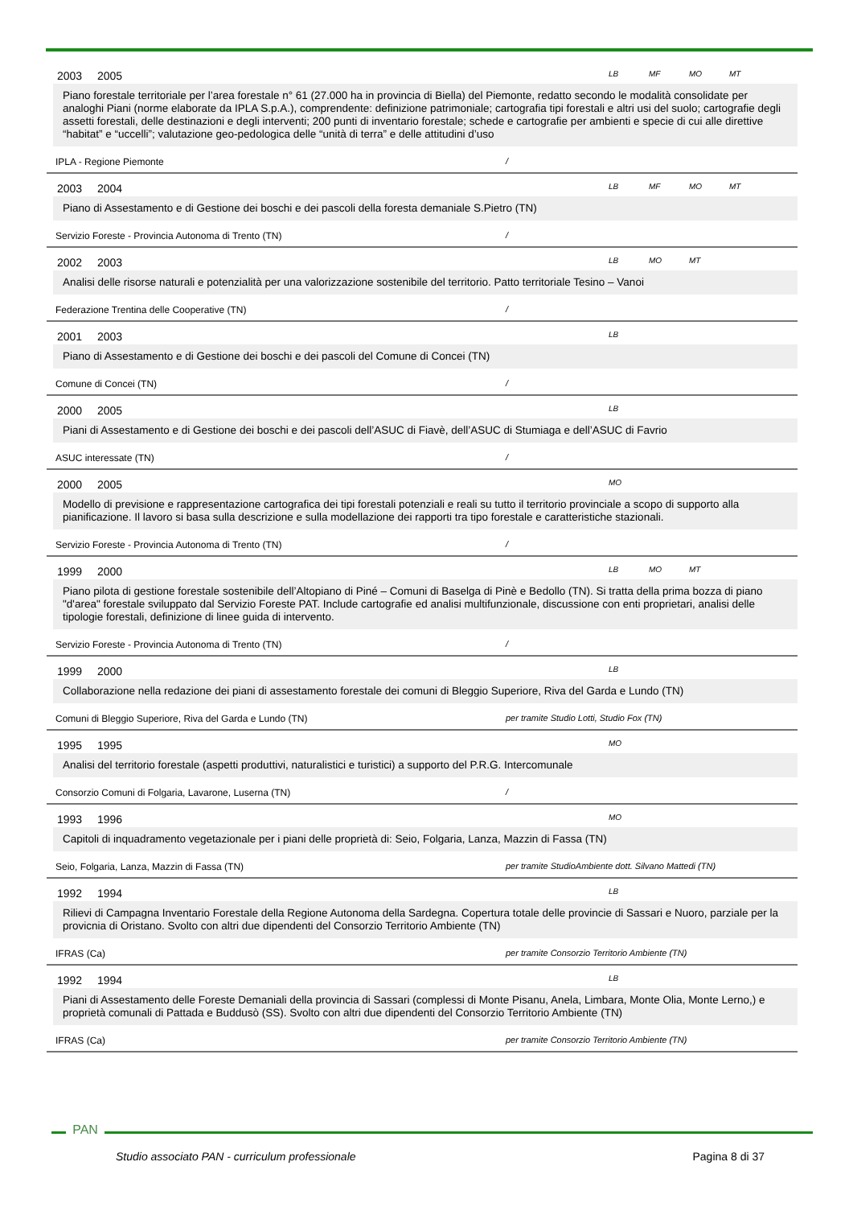2003 2005
LB MF MO MT
Piano forestale territoriale per l’area forestale n° 61 (27.000 ha in provincia di Biella) del Piemonte, redatto secondo le modalità consolidate per analoghi Piani (norme elaborate da IPLA S.p.A.), comprendente: definizione patrimoniale; cartografia tipi forestali e altri usi del suolo; cartografie degli assetti forestali, delle destinazioni e degli interventi; 200 punti di inventario forestale; schede e cartografie per ambienti e specie di cui alle direttive “habitat” e “uccelli”; valutazione geo-pedologica delle “unità di terra” e delle attitudini d’uso
IPLA - Regione Piemonte /
2003 2004
LB MF MO MT
Piano di Assestamento e di Gestione dei boschi e dei pascoli della foresta demaniale S.Pietro (TN)
Servizio Foreste - Provincia Autonoma di Trento (TN) /
2002 2003
LB MO MT
Analisi delle risorse naturali e potenzialità per una valorizzazione sostenibile del territorio. Patto territoriale Tesino – Vanoi
Federazione Trentina delle Cooperative (TN) /
2001 2003
LB
Piano di Assestamento e di Gestione dei boschi e dei pascoli del Comune di Concei (TN)
Comune di Concei (TN) /
2000 2005
LB
Piani di Assestamento e di Gestione dei boschi e dei pascoli dell’ASUC di Fiavè, dell’ASUC di Stumiaga e dell’ASUC di Favrio
ASUC interessate (TN) /
2000 2005
MO
Modello di previsione e rappresentazione cartografica dei tipi forestali potenziali e reali su tutto il territorio provinciale a scopo di supporto alla pianificazione. Il lavoro si basa sulla descrizione e sulla modellazione dei rapporti tra tipo forestale e caratteristiche stazionali.
Servizio Foreste - Provincia Autonoma di Trento (TN) /
1999 2000
LB MO MT
Piano pilota di gestione forestale sostenibile dell’Altopiano di Piné – Comuni di Baselga di Pinè e Bedollo (TN). Si tratta della prima bozza di piano "d'area" forestale sviluppato dal Servizio Foreste PAT. Include cartografie ed analisi multifunzionale, discussione con enti proprietari, analisi delle tipologie forestali, definizione di linee guida di intervento.
Servizio Foreste - Provincia Autonoma di Trento (TN) /
1999 2000
LB
Collaborazione nella redazione dei piani di assestamento forestale dei comuni di Bleggio Superiore, Riva del Garda e Lundo (TN)
Comuni di Bleggio Superiore, Riva del Garda e Lundo (TN) per tramite Studio Lotti, Studio Fox (TN)
1995 1995
MO
Analisi del territorio forestale (aspetti produttivi, naturalistici e turistici) a supporto del P.R.G. Intercomunale
Consorzio Comuni di Folgaria, Lavarone, Luserna (TN) /
1993 1996
MO
Capitoli di inquadramento vegetazionale per i piani delle proprietà di: Seio, Folgaria, Lanza, Mazzin di Fassa (TN)
Seio, Folgaria, Lanza, Mazzin di Fassa (TN) per tramite StudioAmbiente dott. Silvano Mattedi (TN)
1992 1994
LB
Rilievi di Campagna Inventario Forestale della Regione Autonoma della Sardegna. Copertura totale delle provincie di Sassari e Nuoro, parziale per la provicnia di Oristano. Svolto con altri due dipendenti del Consorzio Territorio Ambiente (TN)
IFRAS (Ca) per tramite Consorzio Territorio Ambiente (TN)
1992 1994
LB
Piani di Assestamento delle Foreste Demaniali della provincia di Sassari (complessi di Monte Pisanu, Anela, Limbara, Monte Olia, Monte Lerno,) e proprietà comunali di Pattada e Buddusò (SS). Svolto con altri due dipendenti del Consorzio Territorio Ambiente (TN)
IFRAS (Ca) per tramite Consorzio Territorio Ambiente (TN)
PAN
Studio associato PAN - curriculum professionale Pagina 8 di 37